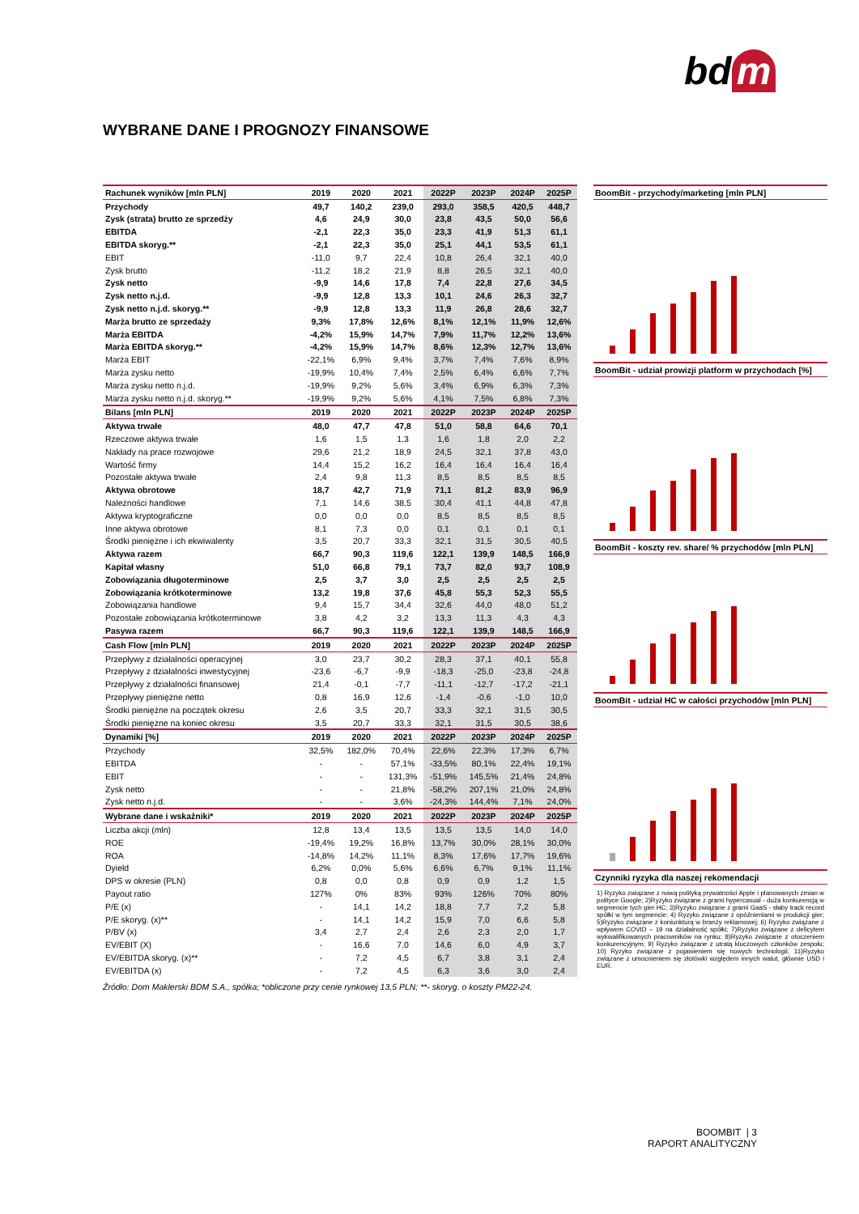bd m
WYBRANE DANE I PROGNOZY FINANSOWE
| Rachunek wyników [mln PLN] | 2019 | 2020 | 2021 | 2022P | 2023P | 2024P | 2025P |
| --- | --- | --- | --- | --- | --- | --- | --- |
| Przychody | 49,7 | 140,2 | 239,0 | 293,0 | 358,5 | 420,5 | 448,7 |
| Zysk (strata) brutto ze sprzedży | 4,6 | 24,9 | 30,0 | 23,8 | 43,5 | 50,0 | 56,6 |
| EBITDA | -2,1 | 22,3 | 35,0 | 23,3 | 41,9 | 51,3 | 61,1 |
| EBITDA skoryg.** | -2,1 | 22,3 | 35,0 | 25,1 | 44,1 | 53,5 | 61,1 |
| EBIT | -11,0 | 9,7 | 22,4 | 10,8 | 26,4 | 32,1 | 40,0 |
| Zysk brutto | -11,2 | 18,2 | 21,9 | 8,8 | 26,5 | 32,1 | 40,0 |
| Zysk netto | -9,9 | 14,6 | 17,8 | 7,4 | 22,8 | 27,6 | 34,5 |
| Zysk netto n.j.d. | -9,9 | 12,8 | 13,3 | 10,1 | 24,6 | 26,3 | 32,7 |
| Zysk netto n.j.d. skoryg.** | -9,9 | 12,8 | 13,3 | 11,9 | 26,8 | 28,6 | 32,7 |
| Marża brutto ze sprzedaży | 9,3% | 17,8% | 12,6% | 8,1% | 12,1% | 11,9% | 12,6% |
| Marża EBITDA | -4,2% | 15,9% | 14,7% | 7,9% | 11,7% | 12,2% | 13,6% |
| Marża EBITDA skoryg.** | -4,2% | 15,9% | 14,7% | 8,6% | 12,3% | 12,7% | 13,6% |
| Marża EBIT | -22,1% | 6,9% | 9,4% | 3,7% | 7,4% | 7,6% | 8,9% |
| Marża zysku netto | -19,9% | 10,4% | 7,4% | 2,5% | 6,4% | 6,6% | 7,7% |
| Marża zysku netto n.j.d. | -19,9% | 9,2% | 5,6% | 3,4% | 6,9% | 6,3% | 7,3% |
| Marża zysku netto n.j.d. skoryg.** | -19,9% | 9,2% | 5,6% | 4,1% | 7,5% | 6,8% | 7,3% |
| Bilans [mln PLN] | 2019 | 2020 | 2021 | 2022P | 2023P | 2024P | 2025P |
| Aktywa trwałe | 48,0 | 47,7 | 47,8 | 51,0 | 58,8 | 64,6 | 70,1 |
| Rzeczowe aktywa trwałe | 1,6 | 1,5 | 1,3 | 1,6 | 1,8 | 2,0 | 2,2 |
| Nakłady na prace rozwojowe | 29,6 | 21,2 | 18,9 | 24,5 | 32,1 | 37,8 | 43,0 |
| Wartość firmy | 14,4 | 15,2 | 16,2 | 16,4 | 16,4 | 16,4 | 16,4 |
| Pozostałe aktywa trwałe | 2,4 | 9,8 | 11,3 | 8,5 | 8,5 | 8,5 | 8,5 |
| Aktywa obrotowe | 18,7 | 42,7 | 71,9 | 71,1 | 81,2 | 83,9 | 96,9 |
| Należności handlowe | 7,1 | 14,6 | 38,5 | 30,4 | 41,1 | 44,8 | 47,8 |
| Aktywa kryptograficzne | 0,0 | 0,0 | 0,0 | 8,5 | 8,5 | 8,5 | 8,5 |
| Inne aktywa obrotowe | 8,1 | 7,3 | 0,0 | 0,1 | 0,1 | 0,1 | 0,1 |
| Środki pieniężne i ich ekwiwalenty | 3,5 | 20,7 | 33,3 | 32,1 | 31,5 | 30,5 | 40,5 |
| Aktywa razem | 66,7 | 90,3 | 119,6 | 122,1 | 139,9 | 148,5 | 166,9 |
| Kapitał własny | 51,0 | 66,8 | 79,1 | 73,7 | 82,0 | 93,7 | 108,9 |
| Zobowiązania długoterminowe | 2,5 | 3,7 | 3,0 | 2,5 | 2,5 | 2,5 | 2,5 |
| Zobowiązania krótkoterminowe | 13,2 | 19,8 | 37,6 | 45,8 | 55,3 | 52,3 | 55,5 |
| Zobowiązania handlowe | 9,4 | 15,7 | 34,4 | 32,6 | 44,0 | 48,0 | 51,2 |
| Pozostałe zobowiązania krótkoterminowe | 3,8 | 4,2 | 3,2 | 13,3 | 11,3 | 4,3 | 4,3 |
| Pasywa razem | 66,7 | 90,3 | 119,6 | 122,1 | 139,9 | 148,5 | 166,9 |
| Cash Flow [mln PLN] | 2019 | 2020 | 2021 | 2022P | 2023P | 2024P | 2025P |
| Przepływy z działalności operacyjnej | 3,0 | 23,7 | 30,2 | 28,3 | 37,1 | 40,1 | 55,8 |
| Przepływy z działalności inwestycyjnej | -23,6 | -6,7 | -9,9 | -18,3 | -25,0 | -23,8 | -24,8 |
| Przepływy z działalności finansowej | 21,4 | -0,1 | -7,7 | -11,1 | -12,7 | -17,2 | -21,1 |
| Przepływy pieniężne netto | 0,8 | 16,9 | 12,6 | -1,4 | -0,6 | -1,0 | 10,0 |
| Środki pieniężne na początek okresu | 2,6 | 3,5 | 20,7 | 33,3 | 32,1 | 31,5 | 30,5 |
| Środki pieniężne na koniec okresu | 3,5 | 20,7 | 33,3 | 32,1 | 31,5 | 30,5 | 38,6 |
| Dynamiki [%] | 2019 | 2020 | 2021 | 2022P | 2023P | 2024P | 2025P |
| Przychody | 32,5% | 182,0% | 70,4% | 22,6% | 22,3% | 17,3% | 6,7% |
| EBITDA | - | - | 57,1% | -33,5% | 80,1% | 22,4% | 19,1% |
| EBIT | - | - | 131,3% | -51,9% | 145,5% | 21,4% | 24,8% |
| Zysk netto | - | - | 21,8% | -58,2% | 207,1% | 21,0% | 24,8% |
| Zysk netto n.j.d. | - | - | 3,6% | -24,3% | 144,4% | 7,1% | 24,0% |
| Wybrane dane i wskaźniki* | 2019 | 2020 | 2021 | 2022P | 2023P | 2024P | 2025P |
| Liczba akcji (mln) | 12,8 | 13,4 | 13,5 | 13,5 | 13,5 | 14,0 | 14,0 |
| ROE | -19,4% | 19,2% | 16,8% | 13,7% | 30,0% | 28,1% | 30,0% |
| ROA | -14,8% | 14,2% | 11,1% | 8,3% | 17,6% | 17,7% | 19,6% |
| Dyield | 6,2% | 0,0% | 5,6% | 6,6% | 6,7% | 9,1% | 11,1% |
| DPS w okresie (PLN) | 0,8 | 0,0 | 0,8 | 0,9 | 0,9 | 1,2 | 1,5 |
| Payout ratio | 127% | 0% | 83% | 93% | 126% | 70% | 80% |
| P/E (x) | - | 14,1 | 14,2 | 18,8 | 7,7 | 7,2 | 5,8 |
| P/E skoryg. (x)** | - | 14,1 | 14,2 | 15,9 | 7,0 | 6,6 | 5,8 |
| P/BV (x) | 3,4 | 2,7 | 2,4 | 2,6 | 2,3 | 2,0 | 1,7 |
| EV/EBIT (X) | - | 16,6 | 7,0 | 14,6 | 6,0 | 4,9 | 3,7 |
| EV/EBITDA skoryg. (x)** | - | 7,2 | 4,5 | 6,7 | 3,8 | 3,1 | 2,4 |
| EV/EBITDA (x) | - | 7,2 | 4,5 | 6,3 | 3,6 | 3,0 | 2,4 |
BoomBit - przychody/marketing [mln PLN]
BoomBit - udział prowizji platform w przychodach [%]
BoomBit - koszty rev. share/ % przychodów [mln PLN]
BoomBit - udział HC w całości przychodów [mln PLN]
Czynniki ryzyka dla naszej rekomendacji
1) Ryzyko związane z nową polityką prywatności Apple i planowanych zmian w polityce Google; 2)Ryzyko związane z grami hypercasual - duża konkurencją w segmencie tych gier HC; 3)Ryzyko związane z grami GaaS - słaby track record spółki w tym segmencie; 4) Ryzyko związane z opóźnieniami w produkcji gier; 5)Ryzyko związane z koniunkturą w branży reklamowej; 6) Ryzyko związane z wpływem COVID – 19 na działalność spółki; 7)Ryzyko związane z deficytem wykwalifikowanych pracowników na rynku; 8)Ryzyko związane z otoczeniem konkurencyjnym; 9) Ryzyko związane z utratą kluczowych członków zespołu; 10) Ryzyko związane z pojawieniem się nowych technologii; 11)Ryzyko związane z umocnieniem się złotówki względem innych walut, głównie USD i EUR.
Źródło: Dom Maklerski BDM S.A., spółka; *obliczone przy cenie rynkowej 13,5 PLN; **- skoryg. o koszty PM22-24.
BOOMBIT | 3
RAPORT ANALITYCZNY